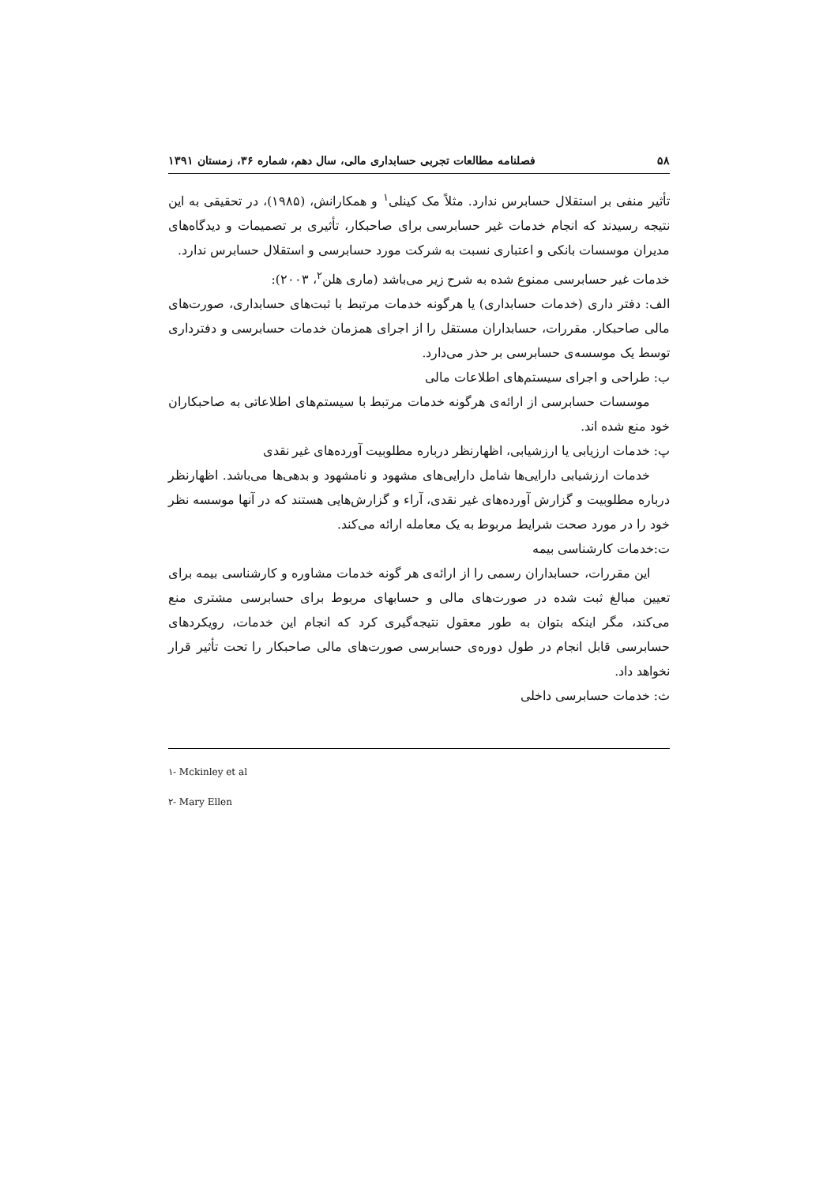۵۸ فصلنامه مطالعات تجربی حسابداری مالی، سال دهم، شماره ۳۶، زمستان ۱۳۹۱
تأثیر منفی بر استقلال حسابرس ندارد. مثلاً مک کینلی<sup>۱</sup> و همکارانش، (۱۹۸۵)، در تحقیقی به این نتیجه رسیدند که انجام خدمات غیر حسابرسی برای صاحبکار، تأثیری بر تصمیمات و دیدگاه‌های مدیران موسسات بانکی و اعتباری نسبت به شرکت مورد حسابرسی و استقلال حسابرس ندارد.
خدمات غیر حسابرسی ممنوع شده به شرح زیر می‌باشد (ماری هلن<sup>۲</sup>، ۲۰۰۳):
الف: دفتر داری (خدمات حسابداری) یا هرگونه خدمات مرتبط با ثبت‌های حسابداری، صورت‌های مالی صاحبکار. مقررات، حسابداران مستقل را از اجرای همزمان خدمات حسابرسی و دفترداری توسط یک موسسه‌ی حسابرسی بر حذر می‌دارد.
ب: طراحی و اجرای سیستم‌های اطلاعات مالی
موسسات حسابرسی از ارائه‌ی هرگونه خدمات مرتبط با سیستم‌های اطلاعاتی به صاحبکاران خود منع شده اند.
پ: خدمات ارزیابی یا ارزشیابی، اظهارنظر درباره مطلوبیت آورده‌های غیر نقدی
خدمات ارزشیابی دارایی‌ها شامل دارایی‌های مشهود و نامشهود و بدهی‌ها می‌باشد. اظهارنظر درباره مطلوبیت و گزارش آورده‌های غیر نقدی، آراء و گزارش‌هایی هستند که در آنها موسسه نظر خود را در مورد صحت شرایط مربوط به یک معامله ارائه می‌کند.
ت:خدمات کارشناسی بیمه
این مقررات، حسابداران رسمی را از ارائه‌ی هر گونه خدمات مشاوره و کارشناسی بیمه برای تعیین مبالغ ثبت شده در صورت‌های مالی و حسابهای مربوط برای حسابرسی مشتری منع می‌کند، مگر اینکه بتوان به طور معقول نتیجه‌گیری کرد که انجام این خدمات، رویکردهای حسابرسی قابل انجام در طول دوره‌ی حسابرسی صورت‌های مالی صاحبکار را تحت تأثیر قرار نخواهد داد.
ث: خدمات حسابرسی داخلی
۱- Mckinley et al
۲- Mary Ellen